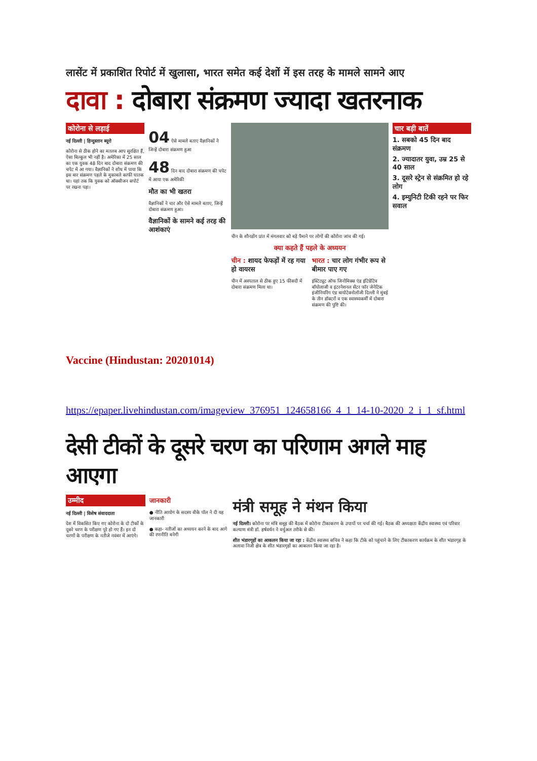लासेंट में प्रकाशित रिपोर्ट में खुलासा, भारत समेत कई देशों में इस तरह के मामले सामने आए
दावा : दोबारा संक्रमण ज्यादा खतरनाक
कोरोना से लड़ाई
नई दिल्ली | हिन्दुस्तान ब्यूरो
कोरोना से ठीक होने का मतलब आप सुरक्षित हैं, ऐसा बिल्कुल भी नहीं है। अमेरिका में 25 साल का एक युवक 48 दिन बाद दोबारा संक्रमण की चपेट में आ गया। वैज्ञानिकों ने शोध में पाया कि इस बार संक्रमण पहले के मुकाबले काफी घातक था। यहां तक कि युवक को ऑक्सीजन सपोर्ट पर रखना पड़ा।
04 ऐसे मामले बताए वैज्ञानिकों ने जिन्हें दोबारा संक्रमण हुआ
48 दिन बाद दोबारा संक्रमण की चपेट में आया एक अमेरिकी
मौत का भी खतरा
वैज्ञानिकों ने चार और ऐसे मामले बताए, जिन्हें दोबारा संक्रमण हुआ।
वैज्ञानिकों के सामने कई तरह की आशंकाएं
चीन के शौनडोंग प्रांत में मंगलवार को बड़े पैमाने पर लोगों की कोरोना जांच की गई।
क्या कहते हैं पहले के अध्ययन
चीन : शायद फेफड़ों में रह गया हो वायरस
चीन में अस्पताल से ठीक हुए 15 फीसदी में दोबारा संक्रमण मिला था।
भारत : चार लोग गंभीर रूप से बीमार पाए गए
इंस्टिट्यूट ऑफ जिनोमिक्स एंड इंटिग्रेटिव बॉयोलाजी व इंटरनेशनल सेंटर फॉर जेनेटिक इंजीनियरिंग एंड बायोटेक्नोलॉजी दिल्ली ने मुंबई के तीन डॉक्टरों व एक स्वास्थ्यकर्मी में दोबारा संक्रमण की पुष्टि की।
चार बड़ी बातें
1. सबको 45 दिन बाद संक्रमण
2. ज्यादातर युवा, उम्र 25 से 40 साल
3. दूसरे स्ट्रेन से संक्रमित हो रहे लोग
4. इम्युनिटी टिकी रहने पर फिर सवाल
Vaccine (Hindustan: 20201014)
https://epaper.livehindustan.com/imageview_376951_124658166_4_1_14-10-2020_2_i_1_sf.html
देसी टीकों के दूसरे चरण का परिणाम अगले माह आएगा
उम्मीद
नई दिल्ली | विशेष संवाददाता
देश में विकसित किए गए कोरोना के दो टीकों के दूसरे चरण के परीक्षण पूरे हो गए हैं। इन दो चरणों के परीक्षण के नतीजे नवंबर में आएंगे।
जानकारी
● नीति आयोग के सदस्य वीके पॉल ने दी यह जानकारी
● कहा- नतीजों का अध्ययन करने के बाद आगे की रणनीति बनेगी
मंत्री समूह ने मंथन किया
नई दिल्ली। कोरोना पर मंत्रि समूह की बैठक में कोरोना टीकाकरण के उपायों पर चर्चा की गई। बैठक की अध्यक्षता केंद्रीय स्वास्थ्य एवं परिवार कल्याण मंत्री डॉ. हर्षवर्धन ने वर्चुअल तरीके से की।
शीत भंडारगृहों का आकलन किया जा रहा : केंद्रीय स्वास्थ्य सचिव ने कहा कि टीके को पहुंचाने के लिए टीकाकरण कार्यक्रम के शीत भंडारगृह के अलावा निजी क्षेत्र के शीत भंडारगृहों का आकलन किया जा रहा है।